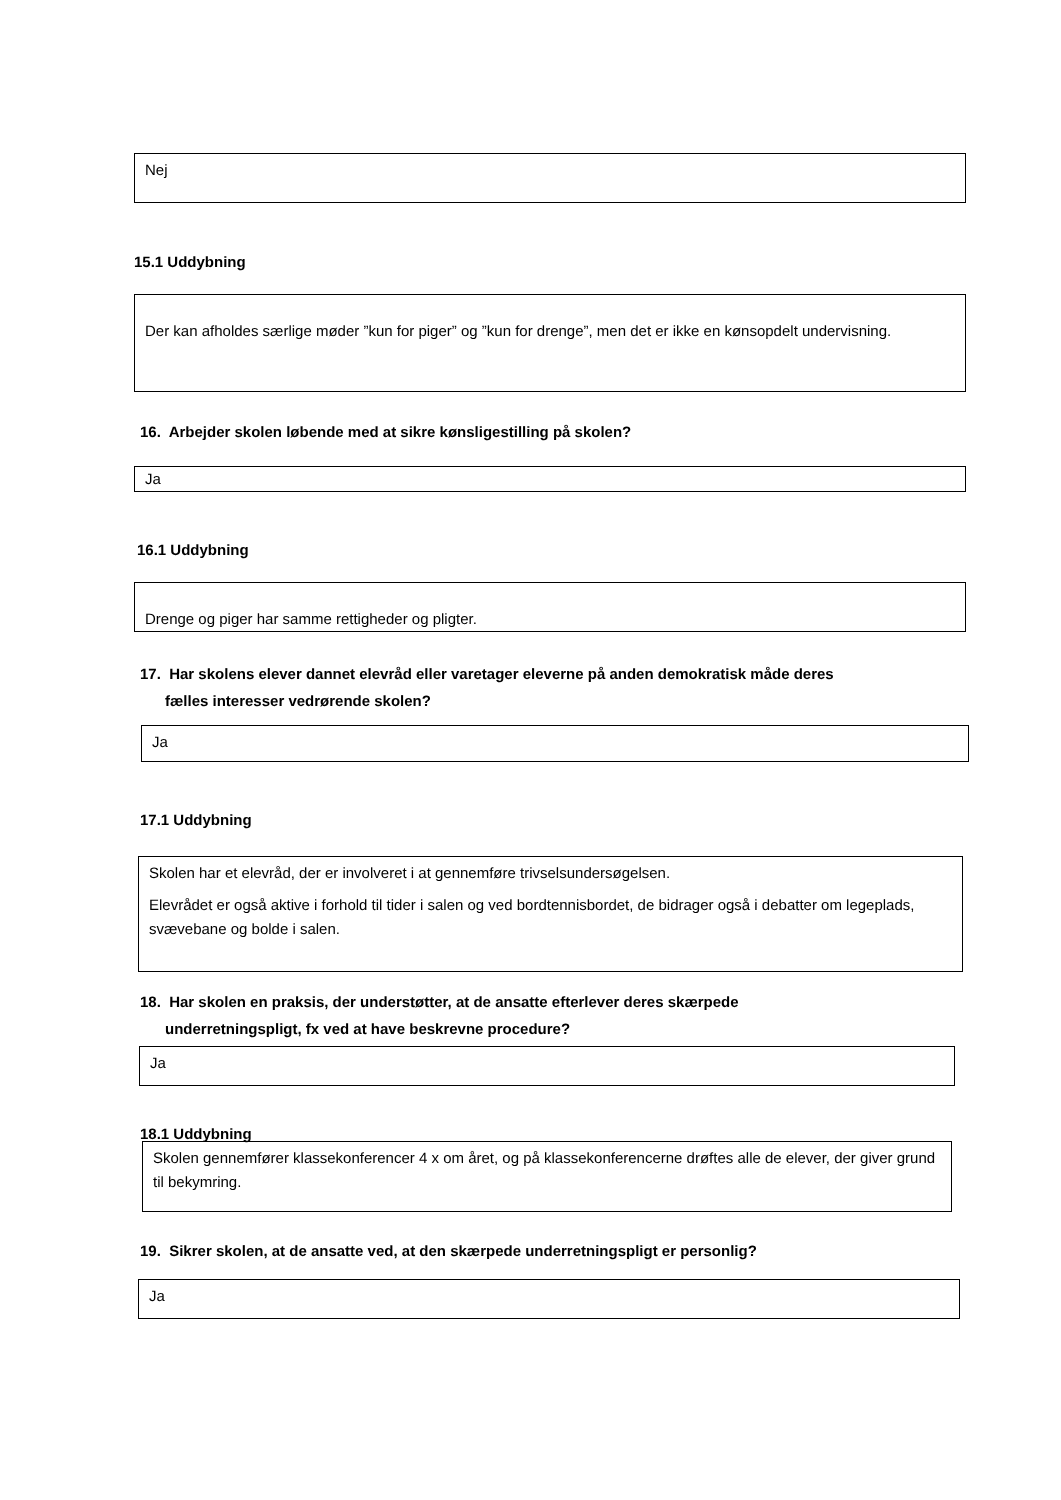Nej
15.1 Uddybning
Der kan afholdes særlige møder ”kun for piger” og ”kun for drenge”, men det er ikke en kønsopdelt undervisning.
16. Arbejder skolen løbende med at sikre kønsligestilling på skolen?
Ja
16.1 Uddybning
Drenge og piger har samme rettigheder og pligter.
17. Har skolens elever dannet elevråd eller varetager eleverne på anden demokratisk måde deres
fælles interesser vedrørende skolen?
Ja
17.1 Uddybning
Skolen har et elevråd, der er involveret i at gennemføre trivselsundersøgelsen.
Elevrådet er også aktive i forhold til tider i salen og ved bordtennisbordet, de bidrager også i debatter om legeplads, svævebane og bolde i salen.
18. Har skolen en praksis, der understøtter, at de ansatte efterlever deres skærpede
underretningspligt, fx ved at have beskrevne procedure?
Ja
18.1 Uddybning
Skolen gennemfører klassekonferencer 4 x om året, og på klassekonferencerne drøftes alle de elever, der giver grund til bekymring.
19. Sikrer skolen, at de ansatte ved, at den skærpede underretningspligt er personlig?
Ja